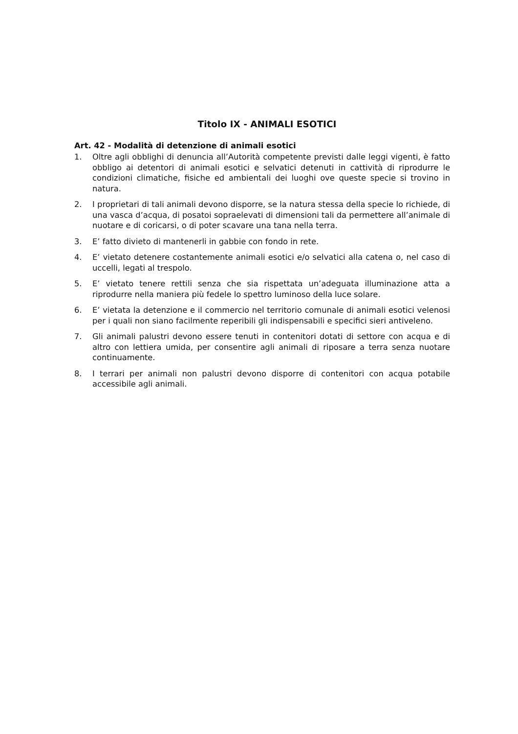Titolo IX - ANIMALI ESOTICI
Art. 42 - Modalità di detenzione di animali esotici
1. Oltre agli obblighi di denuncia all’Autorità competente previsti dalle leggi vigenti, è fatto obbligo ai detentori di animali esotici e selvatici detenuti in cattività di riprodurre le condizioni climatiche, fisiche ed ambientali dei luoghi ove queste specie si trovino in natura.
2. I proprietari di tali animali devono disporre, se la natura stessa della specie lo richiede, di una vasca d’acqua, di posatoi sopraelevati di dimensioni tali da permettere all’animale di nuotare e di coricarsi, o di poter scavare una tana nella terra.
3. E’ fatto divieto di mantenerli in gabbie con fondo in rete.
4. E’ vietato detenere costantemente animali esotici e/o selvatici alla catena o, nel caso di uccelli, legati al trespolo.
5. E’ vietato tenere rettili senza che sia rispettata un’adeguata illuminazione atta a riprodurre nella maniera più fedele lo spettro luminoso della luce solare.
6. E’ vietata la detenzione e il commercio nel territorio comunale di animali esotici velenosi per i quali non siano facilmente reperibili gli indispensabili e specifici sieri antiveleno.
7. Gli animali palustri devono essere tenuti in contenitori dotati di settore con acqua e di altro con lettiera umida, per consentire agli animali di riposare a terra senza nuotare continuamente.
8. I terrari per animali non palustri devono disporre di contenitori con acqua potabile accessibile agli animali.